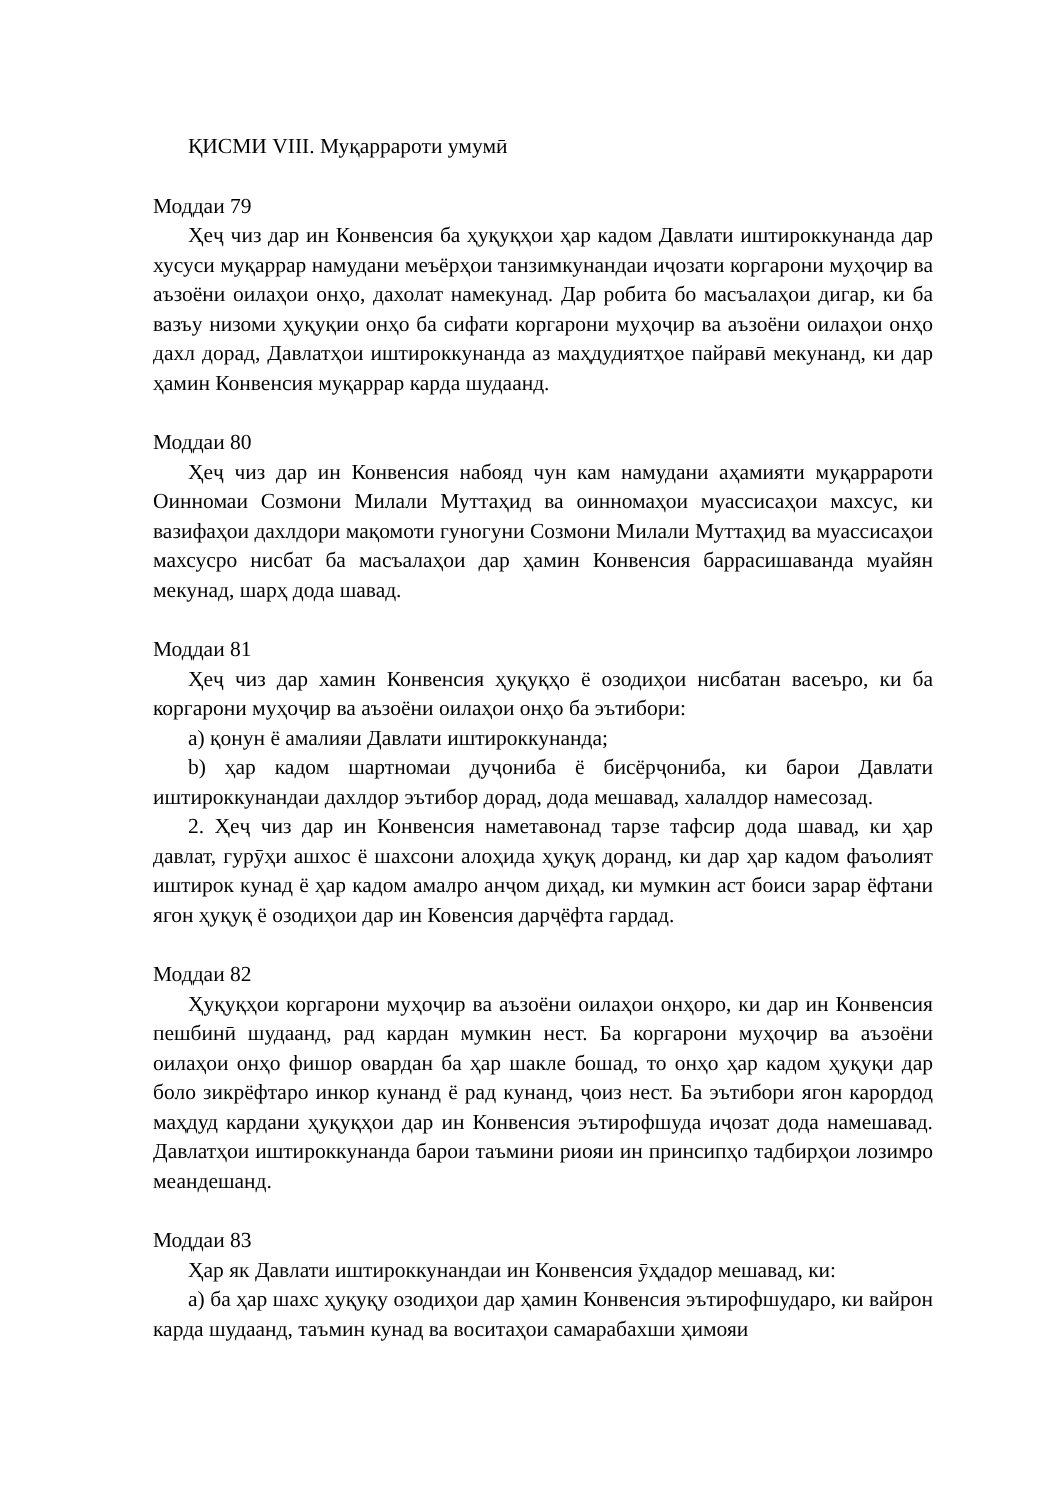ҚИСМИ VIII. Муқаррароти умумӣ
Моддаи 79
Ҳеҷ чиз дар ин Конвенсия ба ҳуқуқҳои ҳар кадом Давлати иштироккунанда дар хусуси муқаррар намудани меъёрҳои танзимкунандаи иҷозати коргарони муҳоҷир ва аъзоёни оилаҳои онҳо, дахолат намекунад. Дар робита бо масъалаҳои дигар, ки ба вазъу низоми ҳуқуқии онҳо ба сифати коргарони муҳоҷир ва аъзоёни оилаҳои онҳо дахл дорад, Давлатҳои иштироккунанда аз маҳдудиятҳое пайравӣ мекунанд, ки дар ҳамин Конвенсия муқаррар карда шудаанд.
Моддаи 80
Ҳеҷ чиз дар ин Конвенсия набояд чун кам намудани аҳамияти муқаррароти Оинномаи Созмони Милали Муттаҳид ва оинномаҳои муассисаҳои махсус, ки вазифаҳои дахлдори мақомоти гуногуни Созмони Милали Муттаҳид ва муассисаҳои махсусро нисбат ба масъалаҳои дар ҳамин Конвенсия баррасишаванда муайян мекунад, шарҳ дода шавад.
Моддаи 81
Ҳеҷ чиз дар хамин Конвенсия ҳуқуқҳо ё озодиҳои нисбатан васеъро, ки ба коргарони муҳоҷир ва аъзоёни оилаҳои онҳо ба эътибори:
a) қонун ё амалияи Давлати иштироккунанда;
b) ҳар кадом шартномаи дуҷониба ё бисёрҷониба, ки барои Давлати иштироккунандаи дахлдор эътибор дорад, дода мешавад, халалдор намесозад.
2. Ҳеҷ чиз дар ин Конвенсия наметавонад тарзе тафсир дода шавад, ки ҳар давлат, гурӯҳи ашхос ё шахсони алоҳида ҳуқуқ доранд, ки дар ҳар кадом фаъолият иштирок кунад ё ҳар кадом амалро анҷом диҳад, ки мумкин аст боиси зарар ёфтани ягон ҳуқуқ ё озодиҳои дар ин Ковенсия дарҷёфта гардад.
Моддаи 82
Ҳуқуқҳои коргарони муҳоҷир ва аъзоёни оилаҳои онҳоро, ки дар ин Конвенсия пешбинӣ шудаанд, рад кардан мумкин нест. Ба коргарони муҳоҷир ва аъзоёни оилаҳои онҳо фишор овардан ба ҳар шакле бошад, то онҳо ҳар кадом ҳуқуқи дар боло зикрёфтаро инкор кунанд ё рад кунанд, ҷоиз нест. Ба эътибори ягон карордод маҳдуд кардани ҳуқуқҳои дар ин Конвенсия эътирофшуда иҷозат дода намешавад. Давлатҳои иштироккунанда барои таъмини риояи ин принсипҳо тадбирҳои лозимро меандешанд.
Моддаи 83
Ҳар як Давлати иштироккунандаи ин Конвенсия ӯҳдадор мешавад, ки:
a) ба ҳар шахс ҳуқуқу озодиҳои дар ҳамин Конвенсия эътирофшударо, ки вайрон карда шудаанд, таъмин кунад ва воситаҳои самарабахши ҳимояи